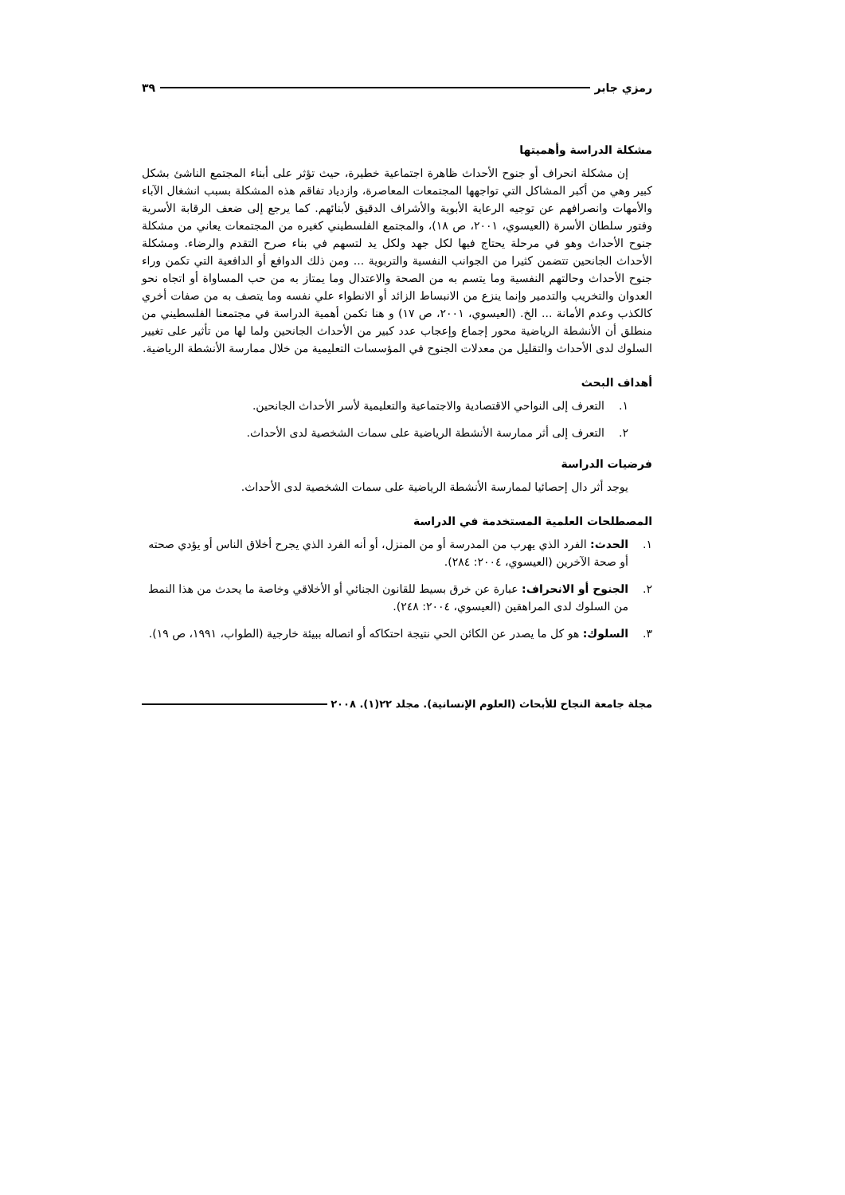رمزي جابر ٣٩
مشكلة الدراسة وأهميتها
إن مشكلة انحراف أو جنوح الأحداث ظاهرة اجتماعية خطيرة، حيث تؤثر على أبناء المجتمع الناشئ بشكل كبير وهي من أكبر المشاكل التي تواجهها المجتمعات المعاصرة، وازدياد تفاقم هذه المشكلة بسبب انشغال الآباء والأمهات وانصرافهم عن توجيه الرعاية الأبوية والأشراف الدقيق لأبنائهم. كما يرجع إلى ضعف الرقابة الأسرية وفتور سلطان الأسرة (العيسوي، ٢٠٠١، ص ١٨)، والمجتمع الفلسطيني كغيره من المجتمعات يعاني من مشكلة جنوح الأحداث وهو في مرحلة يحتاج فيها لكل جهد ولكل يد لتسهم في بناء صرح التقدم والرضاء. ومشكلة الأحداث الجانحين تتضمن كثيرا من الجوانب النفسية والتربوية ... ومن ذلك الدوافع أو الدافعية التي تكمن وراء جنوح الأحداث وحالتهم النفسية وما يتسم به من الصحة والاعتدال وما يمتاز به من حب المساواة أو اتجاه نحو العدوان والتخريب والتدمير وإنما ينزع من الانبساط الزائد أو الانطواء علي نفسه وما يتصف به من صفات أخري كالكذب وعدم الأمانة ... الخ. (العيسوي، ٢٠٠١، ص ١٧) و هنا تكمن أهمية الدراسة في مجتمعنا الفلسطيني من منطلق أن الأنشطة الرياضية محور إجماع وإعجاب عدد كبير من الأحداث الجانحين ولما لها من تأثير على تغيير السلوك لدى الأحداث والتقليل من معدلات الجنوح في المؤسسات التعليمية من خلال ممارسة الأنشطة الرياضية.
أهداف البحث
١. التعرف إلى النواحي الاقتصادية والاجتماعية والتعليمية لأسر الأحداث الجانحين.
٢. التعرف إلى أثر ممارسة الأنشطة الرياضية على سمات الشخصية لدى الأحداث.
فرضيات الدراسة
يوجد أثر دال إحصائيا لممارسة الأنشطة الرياضية على سمات الشخصية لدى الأحداث.
المصطلحات العلمية المستخدمة في الدراسة
١. الحدث: الفرد الذي يهرب من المدرسة أو من المنزل، أو أنه الفرد الذي يجرح أخلاق الناس أو يؤدي صحته أو صحة الآخرين (العيسوي، ٢٠٠٤: ٢٨٤).
٢. الجنوح أو الانحراف: عبارة عن خرق بسيط للقانون الجنائي أو الأخلاقي وخاصة ما يحدث من هذا النمط من السلوك لدى المراهقين (العيسوي، ٢٠٠٤: ٢٤٨).
٣. السلوك: هو كل ما يصدر عن الكائن الحي نتيجة احتكاكه أو اتصاله ببيئة خارجية (الطواب، ١٩٩١، ص ١٩).
مجلة جامعة النجاح للأبحاث (العلوم الإنسانية). مجلد ٢٢(١). ٢٠٠٨